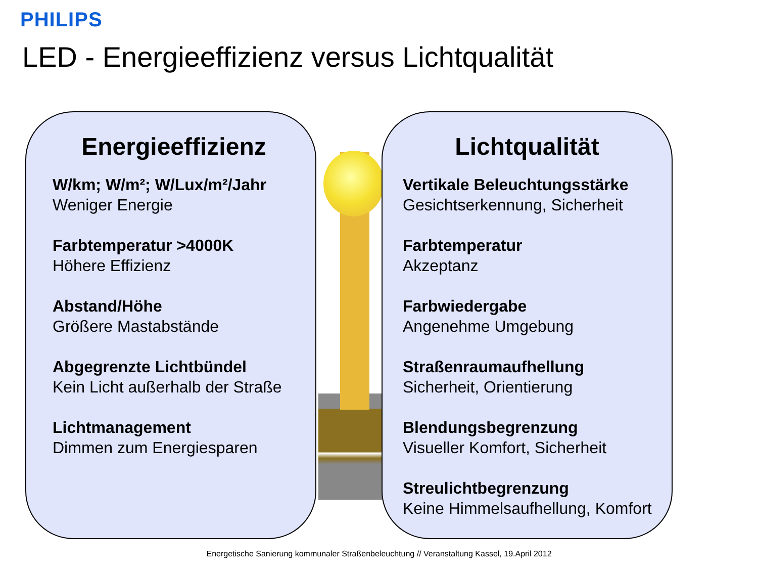PHILIPS
LED - Energieeffizienz versus Lichtqualität
Energieeffizienz
W/km; W/m²; W/Lux/m²/Jahr
Weniger Energie
Farbtemperatur >4000K
Höhere Effizienz
Abstand/Höhe
Größere Mastabstände
Abgegrenzte Lichtbündel
Kein Licht außerhalb der Straße
Lichtmanagement
Dimmen zum Energiesparen
Lichtqualität
Vertikale Beleuchtungsstärke
Gesichtserkennung, Sicherheit
Farbtemperatur
Akzeptanz
Farbwiedergabe
Angenehme Umgebung
Straßenraumaufhellung
Sicherheit, Orientierung
Blendungsbegrenzung
Visueller Komfort, Sicherheit
Streulichtbegrenzung
Keine Himmelsaufhellung, Komfort
Energetische Sanierung kommunaler Straßenbeleuchtung // Veranstaltung Kassel, 19.April 2012